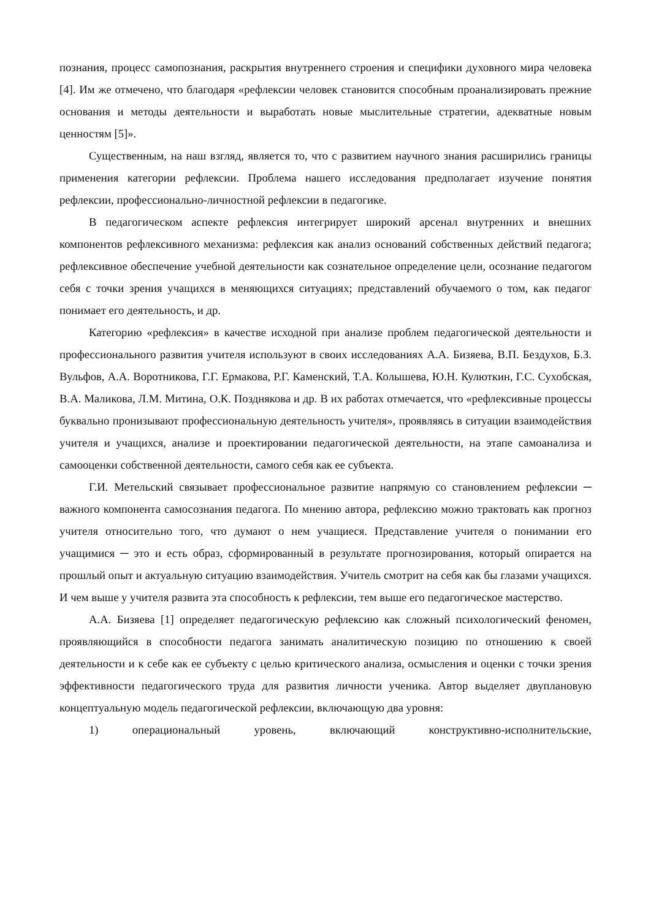познания, процесс самопознания, раскрытия внутреннего строения и специфики духовного мира человека [4]. Им же отмечено, что благодаря «рефлексии человек становится способным проанализировать прежние основания и методы деятельности и выработать новые мыслительные стратегии, адекватные новым ценностям [5]».
Существенным, на наш взгляд, является то, что с развитием научного знания расширились границы применения категории рефлексии. Проблема нашего исследования предполагает изучение понятия рефлексии, профессионально-личностной рефлексии в педагогике.
В педагогическом аспекте рефлексия интегрирует широкий арсенал внутренних и внешних компонентов рефлексивного механизма: рефлексия как анализ оснований собственных действий педагога; рефлексивное обеспечение учебной деятельности как сознательное определение цели, осознание педагогом себя с точки зрения учащихся в меняющихся ситуациях; представлений обучаемого о том, как педагог понимает его деятельность, и др.
Категорию «рефлексия» в качестве исходной при анализе проблем педагогической деятельности и профессионального развития учителя используют в своих исследованиях А.А. Бизяева, В.П. Бездухов, Б.З. Вульфов, А.А. Воротникова, Г.Г. Ермакова, Р.Г. Каменский, Т.А. Колышева, Ю.Н. Кулюткин, Г.С. Сухобская, В.А. Маликова, Л.М. Митина, О.К. Позднякова и др. В их работах отмечается, что «рефлексивные процессы буквально пронизывают профессиональную деятельность учителя», проявляясь в ситуации взаимодействия учителя и учащихся, анализе и проектировании педагогической деятельности, на этапе самоанализа и самооценки собственной деятельности, самого себя как ее субъекта.
Г.И. Метельский связывает профессиональное развитие напрямую со становлением рефлексии ─ важного компонента самосознания педагога. По мнению автора, рефлексию можно трактовать как прогноз учителя относительно того, что думают о нем учащиеся. Представление учителя о понимании его учащимися ─ это и есть образ, сформированный в результате прогнозирования, который опирается на прошлый опыт и актуальную ситуацию взаимодействия. Учитель смотрит на себя как бы глазами учащихся. И чем выше у учителя развита эта способность к рефлексии, тем выше его педагогическое мастерство.
А.А. Бизяева [1] определяет педагогическую рефлексию как сложный психологический феномен, проявляющийся в способности педагога занимать аналитическую позицию по отношению к своей деятельности и к себе как ее субъекту с целью критического анализа, осмысления и оценки с точки зрения эффективности педагогического труда для развития личности ученика. Автор выделяет двуплановую концептуальную модель педагогической рефлексии, включающую два уровня:
1) операциональный уровень, включающий конструктивно-исполнительские,